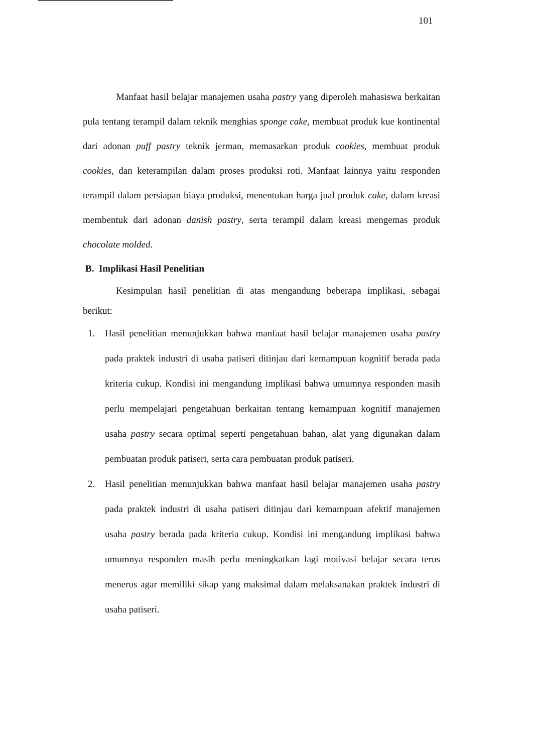101
Manfaat hasil belajar manajemen usaha pastry yang diperoleh mahasiswa berkaitan pula tentang terampil dalam teknik menghias sponge cake, membuat produk kue kontinental dari adonan puff pastry teknik jerman, memasarkan produk cookies, membuat produk cookies, dan keterampilan dalam proses produksi roti. Manfaat lainnya yaitu responden terampil dalam persiapan biaya produksi, menentukan harga jual produk cake, dalam kreasi membentuk dari adonan danish pastry, serta terampil dalam kreasi mengemas produk chocolate molded.
B. Implikasi Hasil Penelitian
Kesimpulan hasil penelitian di atas mengandung beberapa implikasi, sebagai berikut:
1.
Hasil penelitian menunjukkan bahwa manfaat hasil belajar manajemen usaha pastry pada praktek industri di usaha patiseri ditinjau dari kemampuan kognitif berada pada kriteria cukup. Kondisi ini mengandung implikasi bahwa umumnya responden masih perlu mempelajari pengetahuan berkaitan tentang kemampuan kognitif manajemen usaha pastry secara optimal seperti pengetahuan bahan, alat yang digunakan dalam pembuatan produk patiseri, serta cara pembuatan produk patiseri.
2.
Hasil penelitian menunjukkan bahwa manfaat hasil belajar manajemen usaha pastry pada praktek industri di usaha patiseri ditinjau dari kemampuan afektif manajemen usaha pastry berada pada kriteria cukup. Kondisi ini mengandung implikasi bahwa umumnya responden masih perlu meningkatkan lagi motivasi belajar secara terus menerus agar memiliki sikap yang maksimal dalam melaksanakan praktek industri di usaha patiseri.